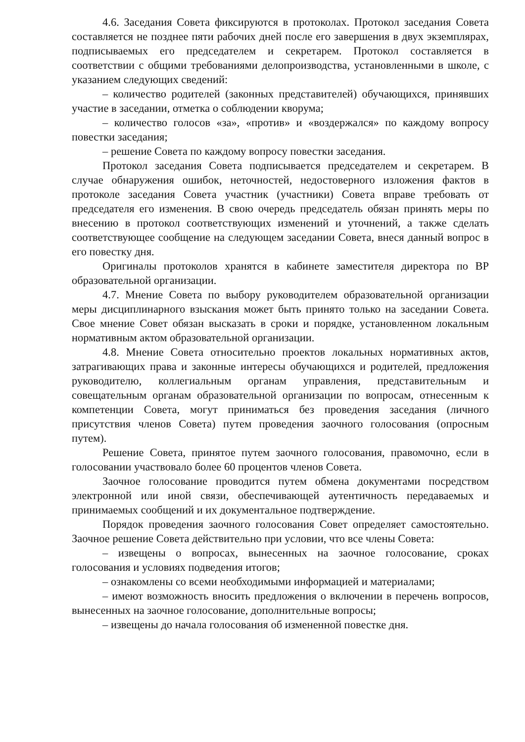4.6. Заседания Совета фиксируются в протоколах. Протокол заседания Совета составляется не позднее пяти рабочих дней после его завершения в двух экземплярах, подписываемых его председателем и секретарем. Протокол составляется в соответствии с общими требованиями делопроизводства, установленными в школе, с указанием следующих сведений:
– количество родителей (законных представителей) обучающихся, принявших участие в заседании, отметка о соблюдении кворума;
– количество голосов «за», «против» и «воздержался» по каждому вопросу повестки заседания;
– решение Совета по каждому вопросу повестки заседания.
Протокол заседания Совета подписывается председателем и секретарем. В случае обнаружения ошибок, неточностей, недостоверного изложения фактов в протоколе заседания Совета участник (участники) Совета вправе требовать от председателя его изменения. В свою очередь председатель обязан принять меры по внесению в протокол соответствующих изменений и уточнений, а также сделать соответствующее сообщение на следующем заседании Совета, внеся данный вопрос в его повестку дня.
Оригиналы протоколов хранятся в кабинете заместителя директора по ВР образовательной организации.
4.7. Мнение Совета по выбору руководителем образовательной организации меры дисциплинарного взыскания может быть принято только на заседании Совета. Свое мнение Совет обязан высказать в сроки и порядке, установленном локальным нормативным актом образовательной организации.
4.8. Мнение Совета относительно проектов локальных нормативных актов, затрагивающих права и законные интересы обучающихся и родителей, предложения руководителю, коллегиальным органам управления, представительным и совещательным органам образовательной организации по вопросам, отнесенным к компетенции Совета, могут приниматься без проведения заседания (личного присутствия членов Совета) путем проведения заочного голосования (опросным путем).
Решение Совета, принятое путем заочного голосования, правомочно, если в голосовании участвовало более 60 процентов членов Совета.
Заочное голосование проводится путем обмена документами посредством электронной или иной связи, обеспечивающей аутентичность передаваемых и принимаемых сообщений и их документальное подтверждение.
Порядок проведения заочного голосования Совет определяет самостоятельно. Заочное решение Совета действительно при условии, что все члены Совета:
– извещены о вопросах, вынесенных на заочное голосование, сроках голосования и условиях подведения итогов;
– ознакомлены со всеми необходимыми информацией и материалами;
– имеют возможность вносить предложения о включении в перечень вопросов, вынесенных на заочное голосование, дополнительные вопросы;
– извещены до начала голосования об измененной повестке дня.